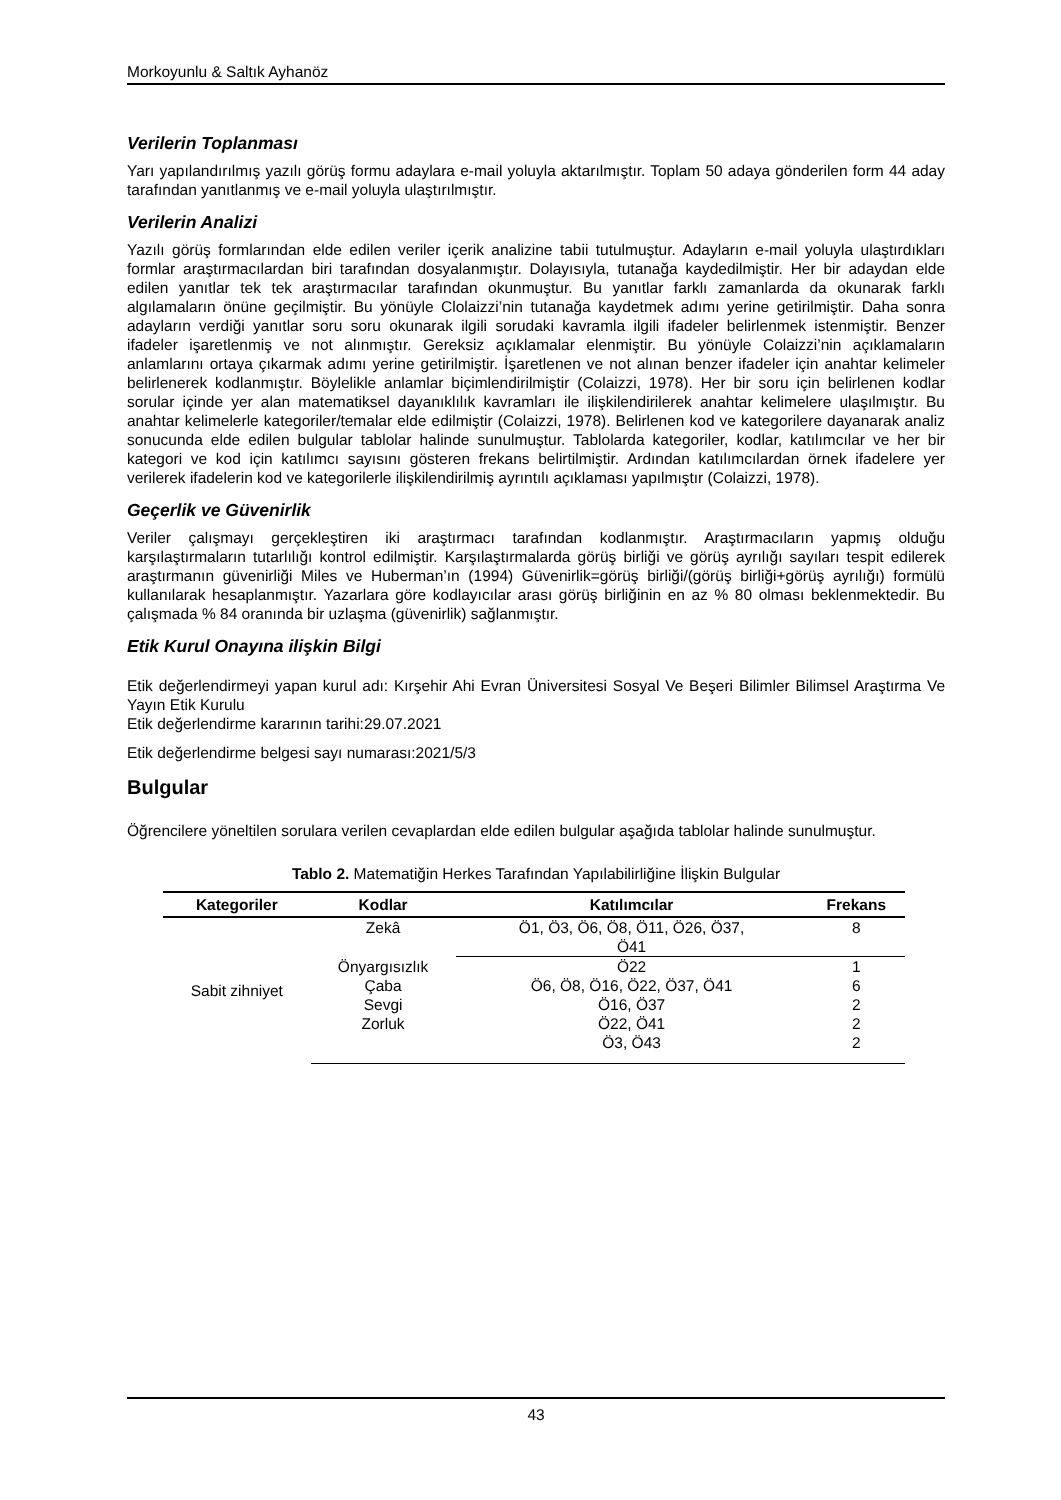Morkoyunlu & Saltık Ayhanöz
Verilerin Toplanması
Yarı yapılandırılmış yazılı görüş formu adaylara e-mail yoluyla aktarılmıştır. Toplam 50 adaya gönderilen form 44 aday tarafından yanıtlanmış ve e-mail yoluyla ulaştırılmıştır.
Verilerin Analizi
Yazılı görüş formlarından elde edilen veriler içerik analizine tabii tutulmuştur. Adayların e-mail yoluyla ulaştırdıkları formlar araştırmacılardan biri tarafından dosyalanmıştır. Dolayısıyla, tutanağa kaydedilmiştir. Her bir adaydan elde edilen yanıtlar tek tek araştırmacılar tarafından okunmuştur. Bu yanıtlar farklı zamanlarda da okunarak farklı algılamaların önüne geçilmiştir. Bu yönüyle Clolaizzi’nin tutanağa kaydetmek adımı yerine getirilmiştir. Daha sonra adayların verdiği yanıtlar soru soru okunarak ilgili sorudaki kavramla ilgili ifadeler belirlenmek istenmiştir. Benzer ifadeler işaretlenmiş ve not alınmıştır. Gereksiz açıklamalar elenmiştir. Bu yönüyle Colaizzi’nin açıklamaların anlamlarını ortaya çıkarmak adımı yerine getirilmiştir. İşaretlenen ve not alınan benzer ifadeler için anahtar kelimeler belirlenerek kodlanmıştır. Böylelikle anlamlar biçimlendirilmiştir (Colaizzi, 1978). Her bir soru için belirlenen kodlar sorular içinde yer alan matematiksel dayanıklılık kavramları ile ilişkilendirilerek anahtar kelimelere ulaşılmıştır. Bu anahtar kelimelerle kategoriler/temalar elde edilmiştir (Colaizzi, 1978). Belirlenen kod ve kategorilere dayanarak analiz sonucunda elde edilen bulgular tablolar halinde sunulmuştur. Tablolarda kategoriler, kodlar, katılımcılar ve her bir kategori ve kod için katılımcı sayısını gösteren frekans belirtilmiştir. Ardından katılımcılardan örnek ifadelere yer verilerek ifadelerin kod ve kategorilerle ilişkilendirilmiş ayrıntılı açıklaması yapılmıştır (Colaizzi, 1978).
Geçerlik ve Güvenirlik
Veriler çalışmayı gerçekleştiren iki araştırmacı tarafından kodlanmıştır. Araştırmacıların yapmış olduğu karşılaştırmaların tutarlılığı kontrol edilmiştir. Karşılaştırmalarda görüş birliği ve görüş ayrılığı sayıları tespit edilerek araştırmanın güvenirliği Miles ve Huberman’ın (1994) Güvenirlik=görüş birliği/(görüş birliği+görüş ayrılığı) formülü kullanılarak hesaplanmıştır. Yazarlara göre kodlayıcılar arası görüş birliğinin en az % 80 olması beklenmektedir. Bu çalışmada % 84 oranında bir uzlaşma (güvenirlik) sağlanmıştır.
Etik Kurul Onayına ilişkin Bilgi
Etik değerlendirmeyi yapan kurul adı: Kırşehir Ahi Evran Üniversitesi Sosyal Ve Beşeri Bilimler Bilimsel Araştırma Ve Yayın Etik Kurulu
Etik değerlendirme kararının tarihi:29.07.2021
Etik değerlendirme belgesi sayı numarası:2021/5/3
Bulgular
Öğrencilere yöneltilen sorulara verilen cevaplardan elde edilen bulgular aşağıda tablolar halinde sunulmuştur.
Tablo 2. Matematiğin Herkes Tarafından Yapılabilirliğine İlişkin Bulgular
| Kategoriler | Kodlar | Katılımcılar | Frekans |
| --- | --- | --- | --- |
| Sabit zihniyet | Zekâ | Ö1, Ö3, Ö6, Ö8, Ö11, Ö26, Ö37, Ö41 | 8 |
| | Önyargısızlık | Ö22 | 1 |
| | Çaba | Ö6, Ö8, Ö16, Ö22, Ö37, Ö41 | 6 |
| | Sevgi | Ö16, Ö37 | 2 |
| | Zorluk | Ö22, Ö41 | 2 |
| | | Ö3, Ö43 | 2 |
43